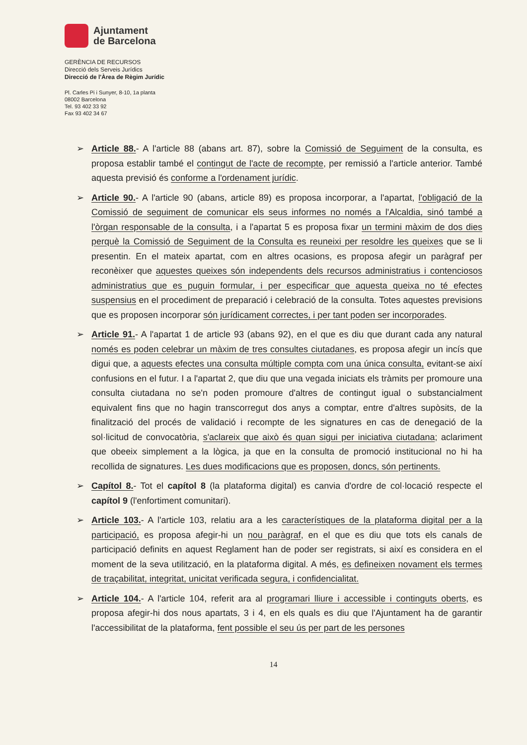Ajuntament
de Barcelona
GERÈNCIA DE RECURSOS
Direcció dels Serveis Jurídics
Direcció de l'Àrea de Règim Jurídic
Pl. Carles Pi i Sunyer, 8-10, 1a planta
08002 Barcelona
Tel. 93 402 33 92
Fax 93 402 34 67
➢ Article 88.- A l'article 88 (abans art. 87), sobre la Comissió de Seguiment de la consulta, es proposa establir també el contingut de l'acte de recompte, per remissió a l'article anterior. També aquesta previsió és conforme a l'ordenament jurídic.
➢ Article 90.- A l'article 90 (abans, article 89) es proposa incorporar, a l'apartat, l'obligació de la Comissió de seguiment de comunicar els seus informes no només a l'Alcaldia, sinó també a l'òrgan responsable de la consulta, i a l'apartat 5 es proposa fixar un termini màxim de dos dies perquè la Comissió de Seguiment de la Consulta es reuneixi per resoldre les queixes que se li presentin. En el mateix apartat, com en altres ocasions, es proposa afegir un paràgraf per reconèixer que aquestes queixes són independents dels recursos administratius i contenciosos administratius que es puguin formular, i per especificar que aquesta queixa no té efectes suspensius en el procediment de preparació i celebració de la consulta. Totes aquestes previsions que es proposen incorporar són jurídicament correctes, i per tant poden ser incorporades.
➢ Article 91.- A l'apartat 1 de article 93 (abans 92), en el que es diu que durant cada any natural només es poden celebrar un màxim de tres consultes ciutadanes, es proposa afegir un incís que digui que, a aquests efectes una consulta múltiple compta com una única consulta, evitant-se així confusions en el futur. I a l'apartat 2, que diu que una vegada iniciats els tràmits per promoure una consulta ciutadana no se'n poden promoure d'altres de contingut igual o substancialment equivalent fins que no hagin transcorregut dos anys a comptar, entre d'altres supòsits, de la finalització del procés de validació i recompte de les signatures en cas de denegació de la sol·licitud de convocatòria, s'aclareix que això és quan sigui per iniciativa ciutadana; aclariment que obeeix simplement a la lògica, ja que en la consulta de promoció institucional no hi ha recollida de signatures. Les dues modificacions que es proposen, doncs, són pertinents.
➢ Capítol 8.- Tot el capítol 8 (la plataforma digital) es canvia d'ordre de col·locació respecte el capítol 9 (l'enfortiment comunitari).
➢ Article 103.- A l'article 103, relatiu ara a les característiques de la plataforma digital per a la participació, es proposa afegir-hi un nou paràgraf, en el que es diu que tots els canals de participació definits en aquest Reglament han de poder ser registrats, si així es considera en el moment de la seva utilització, en la plataforma digital. A més, es defineixen novament els termes de traçabilitat, integritat, unicitat verificada segura, i confidencialitat.
➢ Article 104.- A l'article 104, referit ara al programari lliure i accessible i continguts oberts, es proposa afegir-hi dos nous apartats, 3 i 4, en els quals es diu que l'Ajuntament ha de garantir l'accessibilitat de la plataforma, fent possible el seu ús per part de les persones
14